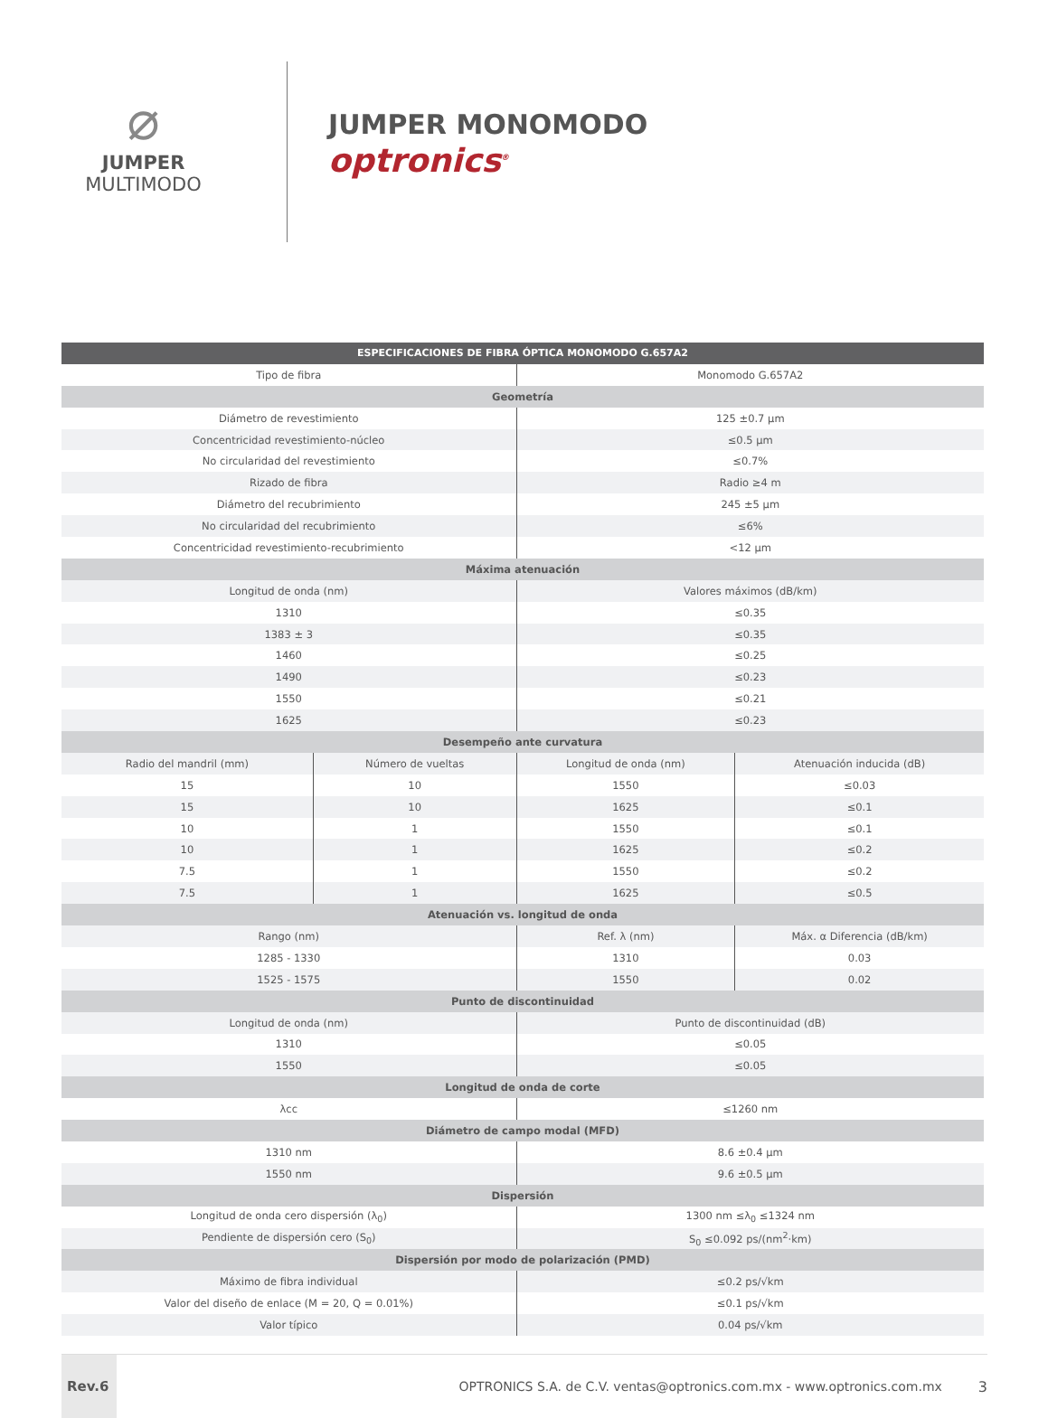⌀
JUMPER
MULTIMODO
JUMPER MONOMODO
optronics<sup>®</sup>
| ESPECIFICACIONES DE FIBRA ÓPTICA MONOMODO G.657A2 | | | |
| --- | --- | --- | --- |
| Tipo de fibra | | Monomodo G.657A2 | |
| Geometría | | | |
| Diámetro de revestimiento | | 125 ±0.7 µm | |
| Concentricidad revestimiento-núcleo | | ≤0.5 µm | |
| No circularidad del revestimiento | | ≤0.7% | |
| Rizado de fibra | | Radio ≥4 m | |
| Diámetro del recubrimiento | | 245 ±5 µm | |
| No circularidad del recubrimiento | | ≤6% | |
| Concentricidad revestimiento-recubrimiento | | <12 µm | |
| Máxima atenuación | | | |
| Longitud de onda (nm) | | Valores máximos (dB/km) | |
| 1310 | | ≤0.35 | |
| 1383 ± 3 | | ≤0.35 | |
| 1460 | | ≤0.25 | |
| 1490 | | ≤0.23 | |
| 1550 | | ≤0.21 | |
| 1625 | | ≤0.23 | |
| Desempeño ante curvatura | | | |
| Radio del mandril (mm) | Número de vueltas | Longitud de onda (nm) | Atenuación inducida (dB) |
| 15 | 10 | 1550 | ≤0.03 |
| 15 | 10 | 1625 | ≤0.1 |
| 10 | 1 | 1550 | ≤0.1 |
| 10 | 1 | 1625 | ≤0.2 |
| 7.5 | 1 | 1550 | ≤0.2 |
| 7.5 | 1 | 1625 | ≤0.5 |
| Atenuación vs. longitud de onda | | | |
| Rango (nm) | | Ref. λ (nm) | Máx. α Diferencia (dB/km) |
| 1285 - 1330 | | 1310 | 0.03 |
| 1525 - 1575 | | 1550 | 0.02 |
| Punto de discontinuidad | | | |
| Longitud de onda (nm) | | Punto de discontinuidad (dB) | |
| 1310 | | ≤0.05 | |
| 1550 | | ≤0.05 | |
| Longitud de onda de corte | | | |
| λcc | | ≤1260 nm | |
| Diámetro de campo modal (MFD) | | | |
| 1310 nm | | 8.6 ±0.4 µm | |
| 1550 nm | | 9.6 ±0.5 µm | |
| Dispersión | | | |
| Longitud de onda cero dispersión (λ<sub>0</sub>) | | 1300 nm ≤λ<sub>0</sub> ≤1324 nm | |
| Pendiente de dispersión cero (S<sub>0</sub>) | | S<sub>0</sub> ≤0.092 ps/(nm<sup>2</sup>·km) | |
| Dispersión por modo de polarización (PMD) | | | |
| Máximo de fibra individual | | ≤0.2 ps/√km | |
| Valor del diseño de enlace (M = 20, Q = 0.01%) | | ≤0.1 ps/√km | |
| Valor típico | | 0.04 ps/√km | |
Rev.6
OPTRONICS S.A. de C.V. ventas@optronics.com.mx - www.optronics.com.mx
3